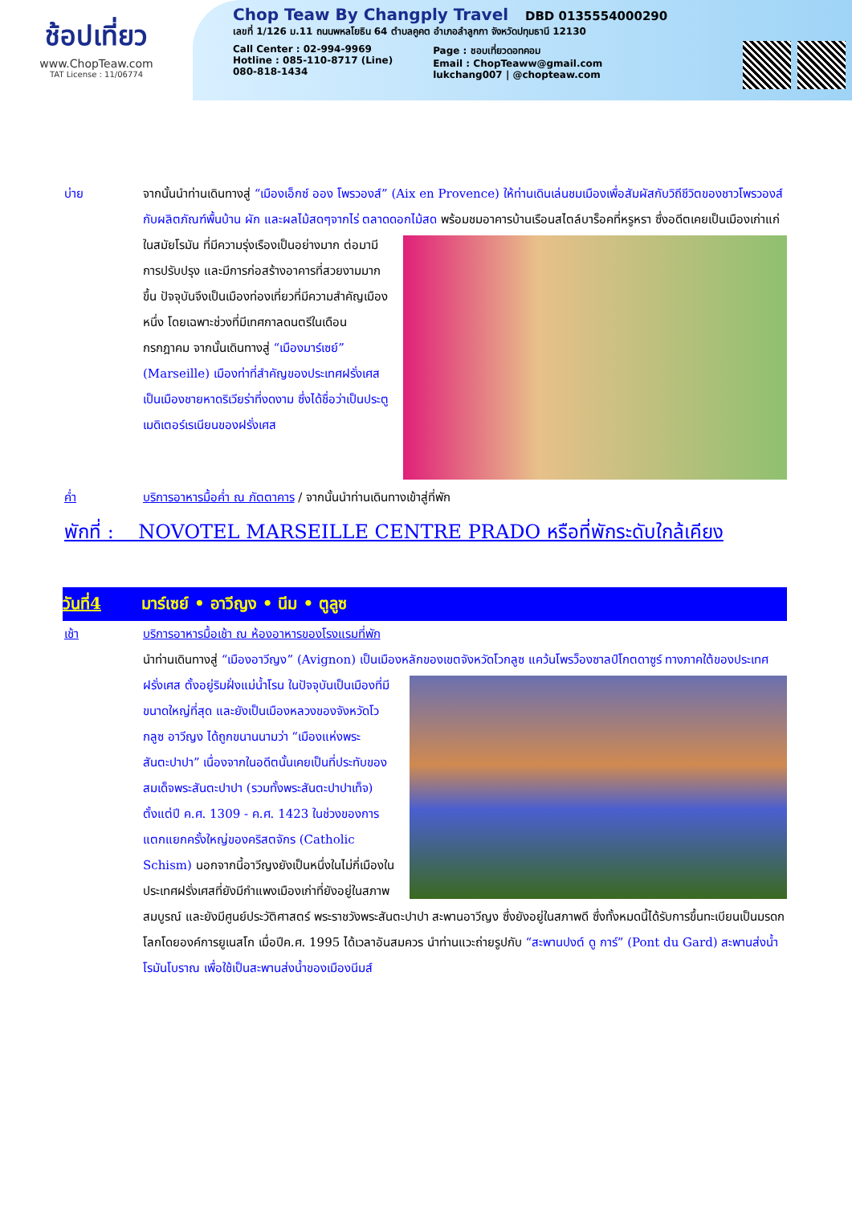ช้อปเที่ยว
www.ChopTeaw.com
TAT License : 11/06774
Chop Teaw By Changply Travel DBD 0135554000290
เลขที่ 1/126 ม.11 ถนนพหลโยธิน 64 ตำบลคูคต อำเภอลำลูกกา จังหวัดปทุมธานี 12130
Call Center : 02-994-9969
Hotline : 085-110-8717 (Line)
080-818-1434
Page : ชอบเที่ยวดอทคอม
Email : ChopTeaww@gmail.com
lukchang007 | @chopteaw.com
บ่าย จากนั้นนำท่านเดินทางสู่ “เมืองเอ็กซ์ ออง โพรวองส์” (Aix en Provence) ให้ท่านเดินเล่นชมเมืองเพื่อสัมผัสกับวิถีชีวิตของชาวโพรวองส์ กับผลิตภัณฑ์พื้นบ้าน ผัก และผลไม้สดๆจากไร่ ตลาดดอกไม้สด พร้อมชมอาคารบ้านเรือนสไตล์บาร็อคที่หรูหรา ซึ่งอดีตเคยเป็นเมืองเก่าแก่ในสมัยโรมัน ที่มีความรุ่งเรืองเป็นอย่างมาก ต่อมามีการปรับปรุง และมีการก่อสร้างอาคารที่สวยงามมากขึ้น ปัจจุบันจึงเป็นเมืองท่องเที่ยวที่มีความสำคัญเมืองหนึ่ง โดยเฉพาะช่วงที่มีเทศกาลดนตรีในเดือนกรกฎาคม จากนั้นเดินทางสู่ “เมืองมาร์เซย์” (Marseille) เมืองท่าที่สำคัญของประเทศฝรั่งเศส เป็นเมืองชายหาดริเวียร่าที่งดงาม ซึ่งได้ชื่อว่าเป็นประตูเมดิเตอร์เรเนียนของฝรั่งเศส
ค่ำ บริการอาหารมื้อค่ำ ณ ภัตตาคาร / จากนั้นนำท่านเดินทางเข้าสู่ที่พัก
พักที่ : NOVOTEL MARSEILLE CENTRE PRADO หรือที่พักระดับใกล้เคียง
วันที่4 มาร์เซย์ • อาวีญง • นีม • ตูลูซ
เช้า บริการอาหารมื้อเช้า ณ ห้องอาหารของโรงแรมที่พัก
นำท่านเดินทางสู่ “เมืองอาวีญง” (Avignon) เป็นเมืองหลักของเขตจังหวัดโวกลูซ แคว้นโพรว็องซาลป์โกตดาซูร์ ทางภาคใต้ของประเทศฝรั่งเศส ตั้งอยู่ริมฝั่งแม่น้ำโรน ในปัจจุบันเป็นเมืองที่มีขนาดใหญ่ที่สุด และยังเป็นเมืองหลวงของจังหวัดโวกลูซ อาวีญง ได้ถูกขนานนามว่า “เมืองแห่งพระสันตะปาปา” เนื่องจากในอดีตนั้นเคยเป็นที่ประทับของสมเด็จพระสันตะปาปา (รวมทั้งพระสันตะปาปาเท็จ) ตั้งแต่ปี ค.ศ. 1309 - ค.ศ. 1423 ในช่วงของการแตกแยกครั้งใหญ่ของคริสตจักร (Catholic Schism) นอกจากนี้อาวีญงยังเป็นหนึ่งในไม่กี่เมืองในประเทศฝรั่งเศสที่ยังมีกำแพงเมืองเก่าที่ยังอยู่ในสภาพสมบูรณ์ และยังมีศูนย์ประวัติศาสตร์ พระราชวังพระสันตะปาปา สะพานอาวีญง ซึ่งยังอยู่ในสภาพดี ซึ่งทั้งหมดนี้ได้รับการขึ้นทะเบียนเป็นมรดกโลกโดยองค์การยูเนสโก เมื่อปีค.ศ. 1995 ได้เวลาอันสมควร นำท่านแวะถ่ายรูปกับ “สะพานปงต์ ดู การ์” (Pont du Gard) สะพานส่งน้ำโรมันโบราณ เพื่อใช้เป็นสะพานส่งน้ำของเมืองนีมส์